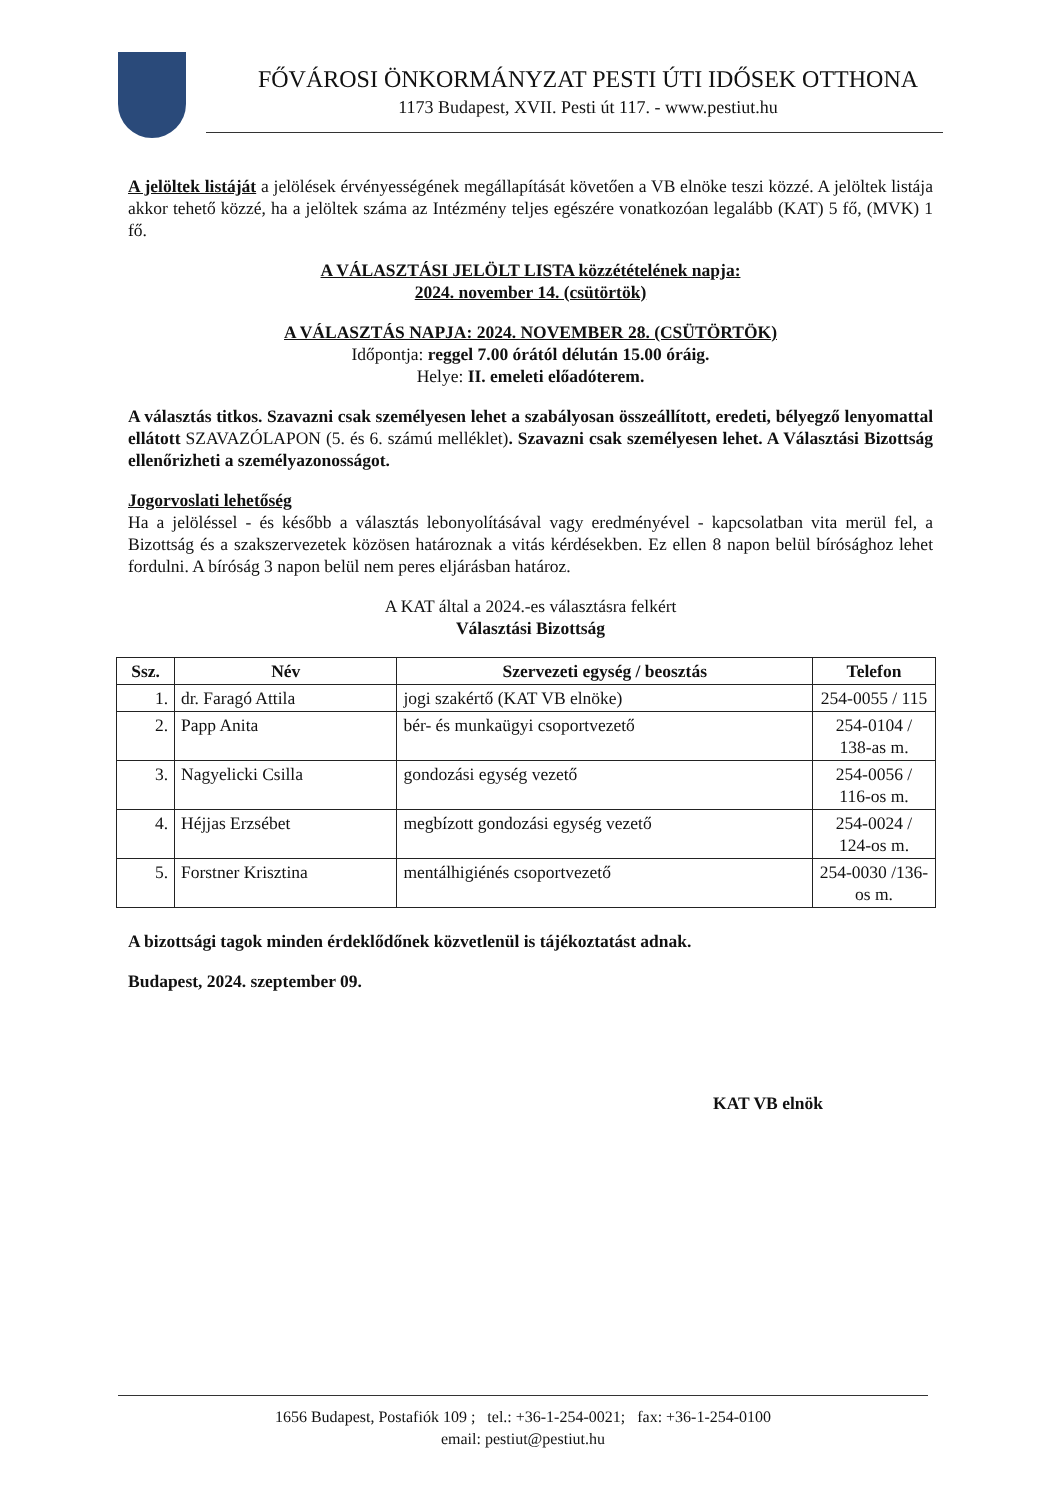FŐVÁROSI ÖNKORMÁNYZAT PESTI ÚTI IDŐSEK OTTHONA
1173 Budapest, XVII. Pesti út 117. - www.pestiut.hu
A jelöltek listáját a jelölések érvényességének megállapítását követően a VB elnöke teszi közzé. A jelöltek listája akkor tehető közzé, ha a jelöltek száma az Intézmény teljes egészére vonatkozóan legalább (KAT) 5 fő, (MVK) 1 fő.
A VÁLASZTÁSI JELÖLT LISTA közzétételének napja:
2024. november 14. (csütörtök)
A VÁLASZTÁS NAPJA: 2024. NOVEMBER 28. (CSÜTÖRTÖK)
Időpontja: reggel 7.00 órától délután 15.00 óráig.
Helye: II. emeleti előadóterem.
A választás titkos. Szavazni csak személyesen lehet a szabályosan összeállított, eredeti, bélyegző lenyomattal ellátott SZAVAZÓLAPON (5. és 6. számú melléklet). Szavazni csak személyesen lehet. A Választási Bizottság ellenőrizheti a személyazonosságot.
Jogorvoslati lehetőség
Ha a jelöléssel - és később a választás lebonyolításával vagy eredményével - kapcsolatban vita merül fel, a Bizottság és a szakszervezetek közösen határoznak a vitás kérdésekben. Ez ellen 8 napon belül bírósághoz lehet fordulni. A bíróság 3 napon belül nem peres eljárásban határoz.
A KAT által a 2024.-es választásra felkért
Választási Bizottság
| Ssz. | Név | Szervezeti egység / beosztás | Telefon |
| --- | --- | --- | --- |
| 1. | dr. Faragó Attila | jogi szakértő (KAT VB elnöke) | 254-0055 / 115 |
| 2. | Papp Anita | bér- és munkaügyi csoportvezető | 254-0104 / 138-as m. |
| 3. | Nagyelicki Csilla | gondozási egység vezető | 254-0056 / 116-os m. |
| 4. | Héjjas Erzsébet | megbízott gondozási egység vezető | 254-0024 / 124-os m. |
| 5. | Forstner Krisztina | mentálhigiénés csoportvezető | 254-0030 /136-os m. |
A bizottsági tagok minden érdeklődőnek közvetlenül is tájékoztatást adnak.
Budapest, 2024. szeptember 09.
KAT VB elnök
1656 Budapest, Postafiók 109 ; tel.: +36-1-254-0021; fax: +36-1-254-0100
email: pestiut@pestiut.hu